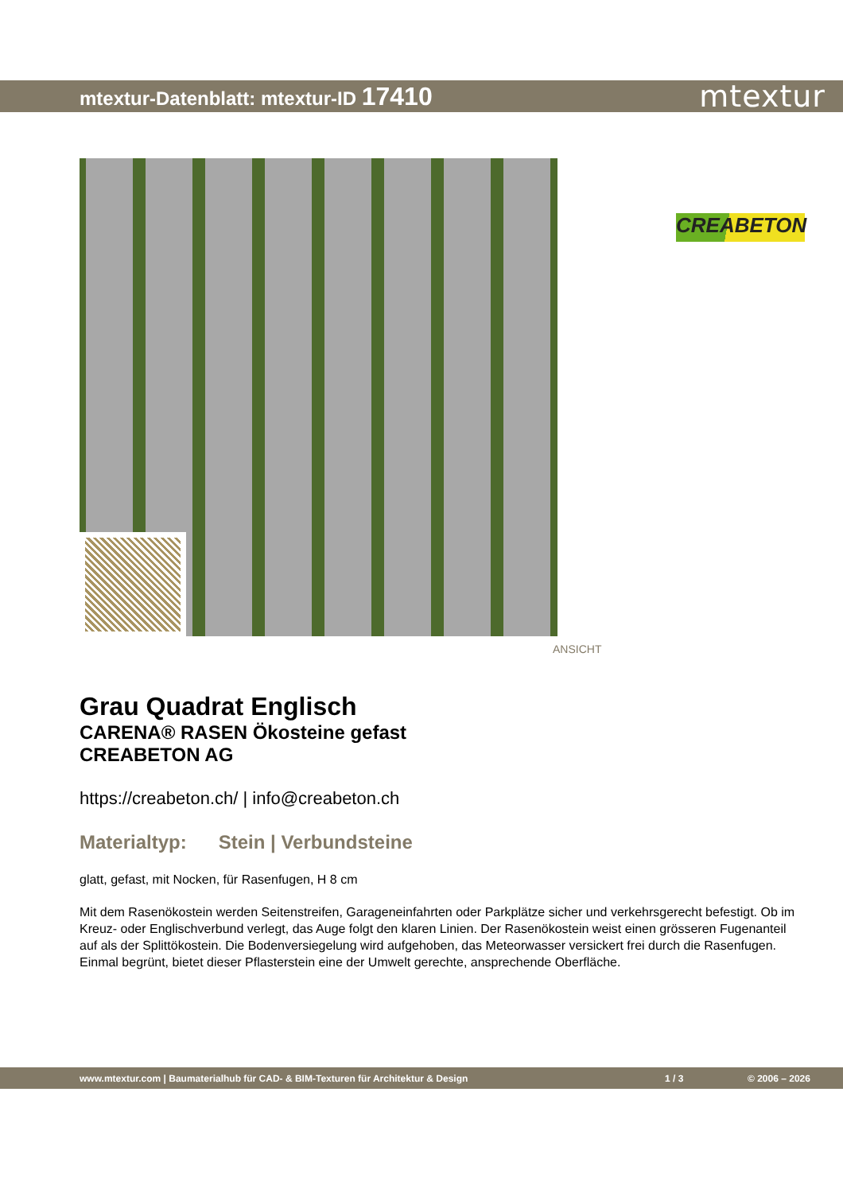mtextur-Datenblatt: mtextur-ID 17410
mtextur
CREABETON
ANSICHT
Grau Quadrat Englisch
CARENA® RASEN Ökosteine gefast
CREABETON AG
https://creabeton.ch/ | info@creabeton.ch
Materialtyp: Stein | Verbundsteine
glatt, gefast, mit Nocken, für Rasenfugen, H 8 cm
Mit dem Rasenökostein werden Seitenstreifen, Garageneinfahrten oder Parkplätze sicher und verkehrsgerecht befestigt. Ob im Kreuz- oder Englischverbund verlegt, das Auge folgt den klaren Linien. Der Rasenökostein weist einen grösseren Fugenanteil auf als der Splittökostein. Die Bodenversiegelung wird aufgehoben, das Meteorwasser versickert frei durch die Rasenfugen. Einmal begrünt, bietet dieser Pflasterstein eine der Umwelt gerechte, ansprechende Oberfläche.
www.mtextur.com | Baumaterialhub für CAD- & BIM-Texturen für Architektur & Design 1 / 3 © 2006 – 2026